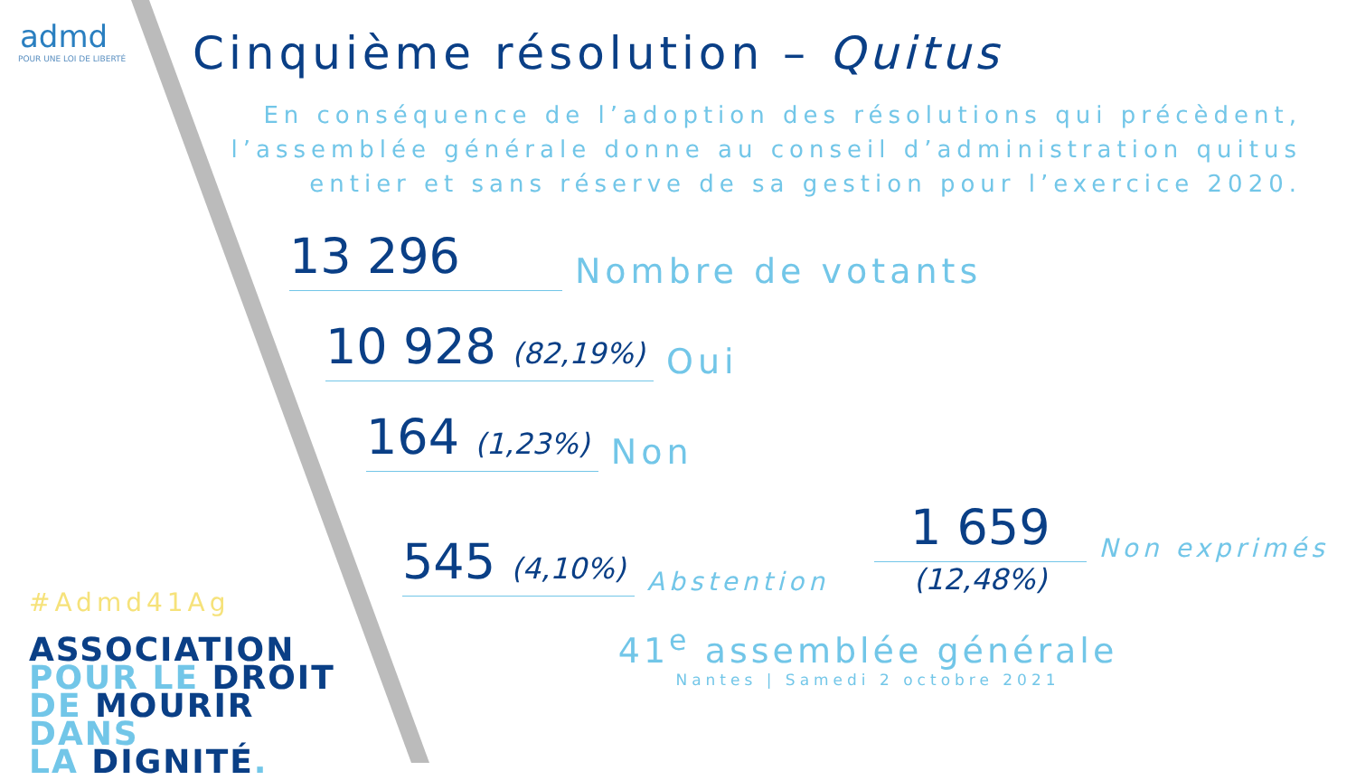admd
POUR UNE LOI DE LIBERTÉ
#Admd41Ag
ASSOCIATION
POUR LE DROIT
DE MOURIR DANS
LA DIGNITÉ.
Cinquième résolution – Quitus
En conséquence de l’adoption des résolutions qui précèdent, l’assemblée générale donne au conseil d’administration quitus entier et sans réserve de sa gestion pour l’exercice 2020.
13 296
Nombre de votants
10 928 (82,19%)
Oui
164 (1,23%)
Non
545 (4,10%)
Abstention
1 659
(12,48%)
Non exprimés
41<sup>e</sup> assemblée générale
Nantes | Samedi 2 octobre 2021